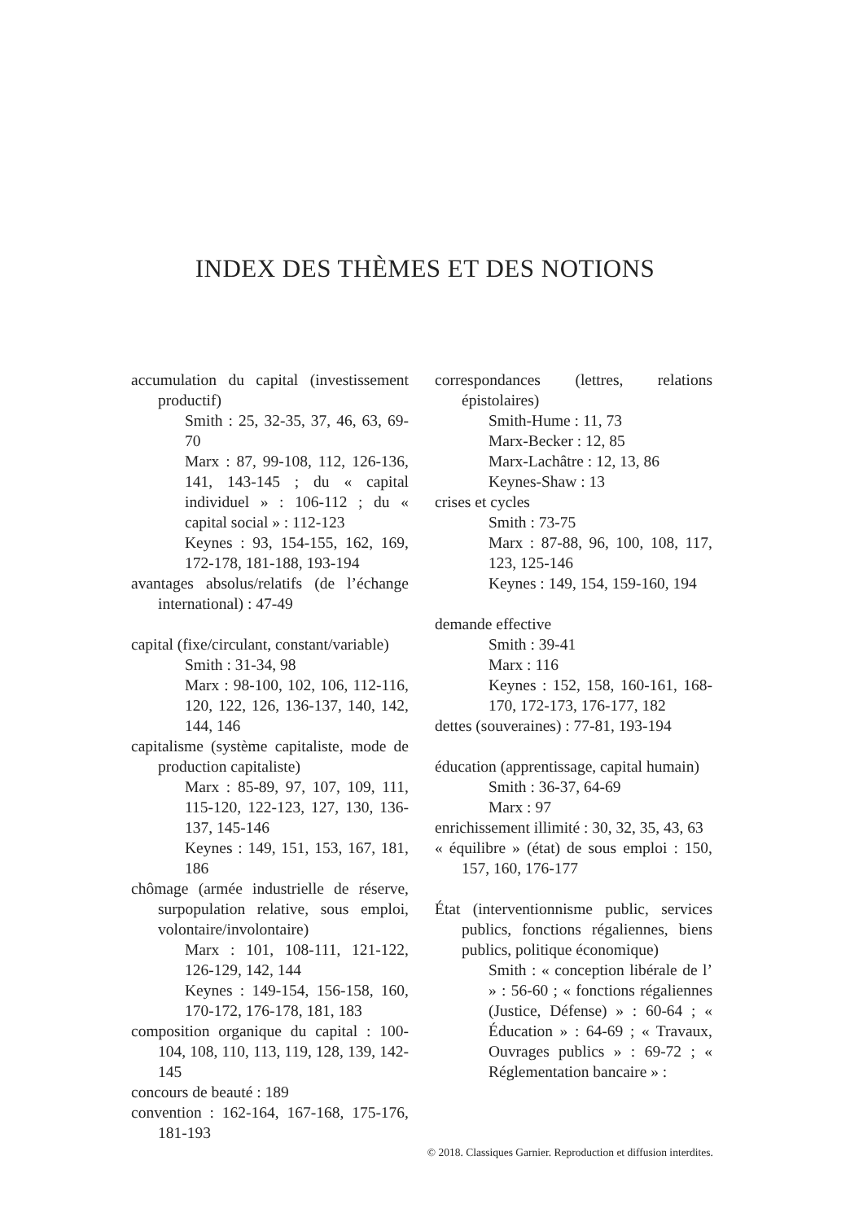INDEX DES THÈMES ET DES NOTIONS
accumulation du capital (investissement productif)
Smith : 25, 32-35, 37, 46, 63, 69-70
Marx : 87, 99-108, 112, 126-136, 141, 143-145 ; du « capital individuel » : 106-112 ; du « capital social » : 112-123
Keynes : 93, 154-155, 162, 169, 172-178, 181-188, 193-194
avantages absolus/relatifs (de l’échange international) : 47-49
capital (fixe/circulant, constant/variable)
Smith : 31-34, 98
Marx : 98-100, 102, 106, 112-116, 120, 122, 126, 136-137, 140, 142, 144, 146
capitalisme (système capitaliste, mode de production capitaliste)
Marx : 85-89, 97, 107, 109, 111, 115-120, 122-123, 127, 130, 136-137, 145-146
Keynes : 149, 151, 153, 167, 181, 186
chômage (armée industrielle de réserve, surpopulation relative, sous emploi, volontaire/involontaire)
Marx : 101, 108-111, 121-122, 126-129, 142, 144
Keynes : 149-154, 156-158, 160, 170-172, 176-178, 181, 183
composition organique du capital : 100-104, 108, 110, 113, 119, 128, 139, 142-145
concours de beauté : 189
convention : 162-164, 167-168, 175-176, 181-193
correspondances (lettres, relations épistolaires)
Smith-Hume : 11, 73
Marx-Becker : 12, 85
Marx-Lachâtre : 12, 13, 86
Keynes-Shaw : 13
crises et cycles
Smith : 73-75
Marx : 87-88, 96, 100, 108, 117, 123, 125-146
Keynes : 149, 154, 159-160, 194
demande effective
Smith : 39-41
Marx : 116
Keynes : 152, 158, 160-161, 168-170, 172-173, 176-177, 182
dettes (souveraines) : 77-81, 193-194
éducation (apprentissage, capital humain)
Smith : 36-37, 64-69
Marx : 97
enrichissement illimité : 30, 32, 35, 43, 63
« équilibre » (état) de sous emploi : 150, 157, 160, 176-177
État (interventionnisme public, services publics, fonctions régaliennes, biens publics, politique économique)
Smith : « conception libérale de l’ » : 56-60 ; « fonctions régaliennes (Justice, Défense) » : 60-64 ; « Éducation » : 64-69 ; « Travaux, Ouvrages publics » : 69-72 ; « Réglementation bancaire » :
© 2018. Classiques Garnier. Reproduction et diffusion interdites.